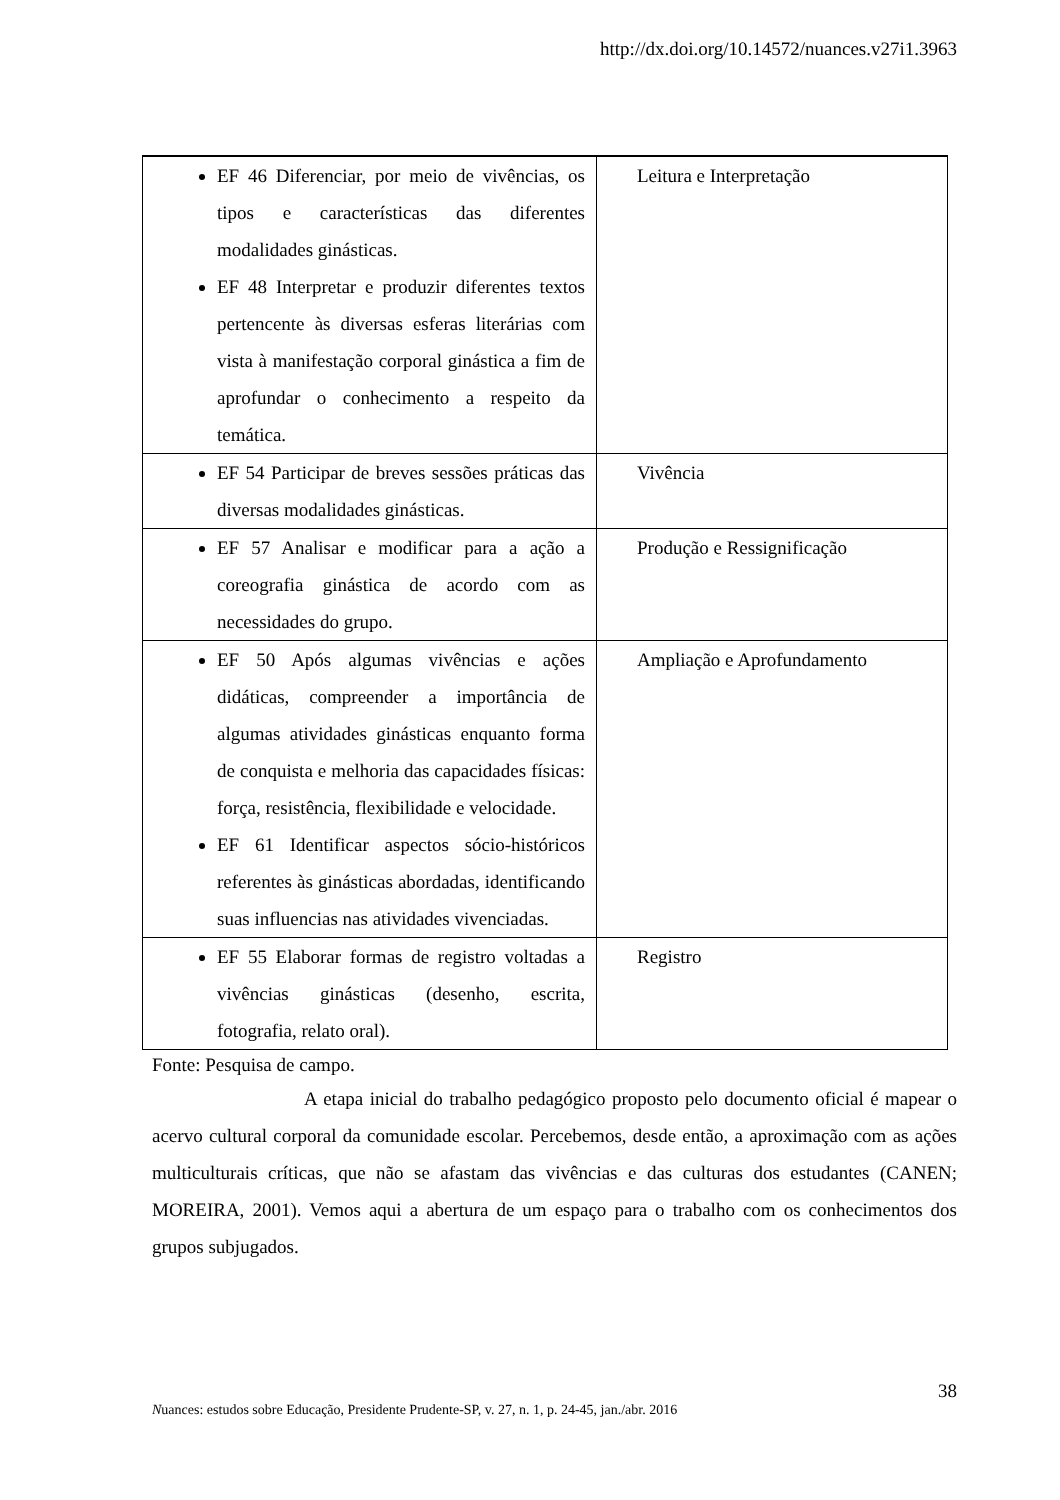http://dx.doi.org/10.14572/nuances.v27i1.3963
| EF 46 Diferenciar, por meio de vivências, os tipos e características das diferentes modalidades ginásticas. EF 48 Interpretar e produzir diferentes textos pertencente às diversas esferas literárias com vista à manifestação corporal ginástica a fim de aprofundar o conhecimento a respeito da temática. | Leitura e Interpretação |
| EF 54 Participar de breves sessões práticas das diversas modalidades ginásticas. | Vivência |
| EF 57 Analisar e modificar para a ação a coreografia ginástica de acordo com as necessidades do grupo. | Produção e Ressignificação |
| EF 50 Após algumas vivências e ações didáticas, compreender a importância de algumas atividades ginásticas enquanto forma de conquista e melhoria das capacidades físicas: força, resistência, flexibilidade e velocidade. EF 61 Identificar aspectos sócio-históricos referentes às ginásticas abordadas, identificando suas influencias nas atividades vivenciadas. | Ampliação e Aprofundamento |
| EF 55 Elaborar formas de registro voltadas a vivências ginásticas (desenho, escrita, fotografia, relato oral). | Registro |
Fonte: Pesquisa de campo.
A etapa inicial do trabalho pedagógico proposto pelo documento oficial é mapear o acervo cultural corporal da comunidade escolar. Percebemos, desde então, a aproximação com as ações multiculturais críticas, que não se afastam das vivências e das culturas dos estudantes (CANEN; MOREIRA, 2001). Vemos aqui a abertura de um espaço para o trabalho com os conhecimentos dos grupos subjugados.
38
Nuances: estudos sobre Educação, Presidente Prudente-SP, v. 27, n. 1, p. 24-45, jan./abr. 2016